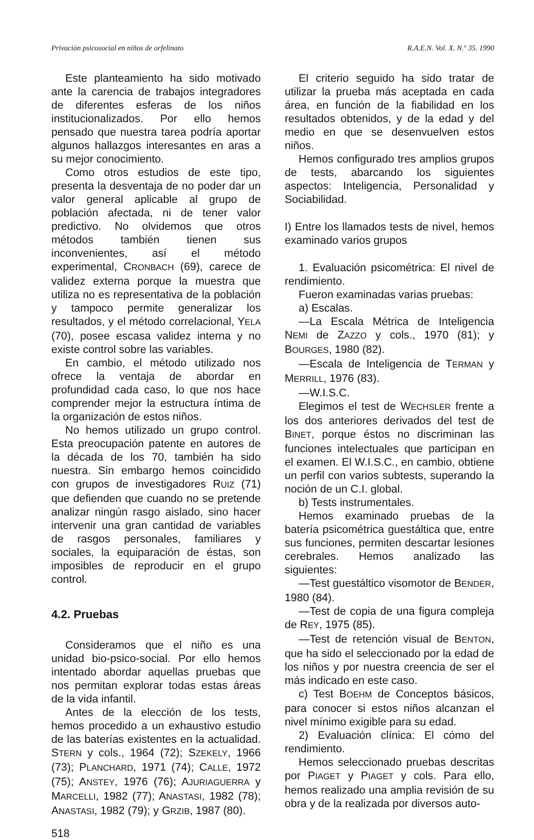Privación psicosocial en niños de orfelinato R.A.E.N. Vol. X. N.º 35. 1990
Este planteamiento ha sido motivado ante la carencia de trabajos integradores de diferentes esferas de los niños institucionalizados. Por ello hemos pensado que nuestra tarea podría aportar algunos hallazgos interesantes en aras a su mejor conocimiento.
Como otros estudios de este tipo, presenta la desventaja de no poder dar un valor general aplicable al grupo de población afectada, ni de tener valor predictivo. No olvidemos que otros métodos también tienen sus inconvenientes, así el método experimental, CRONBACH (69), carece de validez externa porque la muestra que utiliza no es representativa de la población y tampoco permite generalizar los resultados, y el método correlacional, YELA (70), posee escasa validez interna y no existe control sobre las variables.
En cambio, el método utilizado nos ofrece la ventaja de abordar en profundidad cada caso, lo que nos hace comprender mejor la estructura íntima de la organización de estos niños.
No hemos utilizado un grupo control. Esta preocupación patente en autores de la década de los 70, también ha sido nuestra. Sin embargo hemos coincidido con grupos de investigadores RUIZ (71) que defienden que cuando no se pretende analizar ningún rasgo aislado, sino hacer intervenir una gran cantidad de variables de rasgos personales, familiares y sociales, la equiparación de éstas, son imposibles de reproducir en el grupo control.
4.2. Pruebas
Consideramos que el niño es una unidad bio-psico-social. Por ello hemos intentado abordar aquellas pruebas que nos permitan explorar todas estas áreas de la vida infantil.
Antes de la elección de los tests, hemos procedido a un exhaustivo estudio de las baterías existentes en la actualidad. STERN y cols., 1964 (72); SZEKELY, 1966 (73); PLANCHARD, 1971 (74); CALLE, 1972 (75); ANSTEY, 1976 (76); AJURIAGUERRA y MARCELLI, 1982 (77); ANASTASI, 1982 (78); ANASTASI, 1982 (79); y GRZIB, 1987 (80).
El criterio seguido ha sido tratar de utilizar la prueba más aceptada en cada área, en función de la fiabilidad en los resultados obtenidos, y de la edad y del medio en que se desenvuelven estos niños.
Hemos configurado tres amplios grupos de tests, abarcando los siguientes aspectos: Inteligencia, Personalidad y Sociabilidad.
I) Entre los llamados tests de nivel, hemos examinado varios grupos
1. Evaluación psicométrica: El nivel de rendimiento.
Fueron examinadas varias pruebas:
a) Escalas.
—La Escala Métrica de Inteligencia NEMI de ZAZZO y cols., 1970 (81); y BOURGES, 1980 (82).
—Escala de Inteligencia de TERMAN y MERRILL, 1976 (83).
—W.I.S.C.
Elegimos el test de WECHSLER frente a los dos anteriores derivados del test de BINET, porque éstos no discriminan las funciones intelectuales que participan en el examen. El W.I.S.C., en cambio, obtiene un perfil con varios subtests, superando la noción de un C.I. global.
b) Tests instrumentales.
Hemos examinado pruebas de la batería psicométrica guestáltica que, entre sus funciones, permiten descartar lesiones cerebrales. Hemos analizado las siguientes:
—Test guestáltico visomotor de BENDER, 1980 (84).
—Test de copia de una figura compleja de REY, 1975 (85).
—Test de retención visual de BENTON, que ha sido el seleccionado por la edad de los niños y por nuestra creencia de ser el más indicado en este caso.
c) Test BOEHM de Conceptos básicos, para conocer si estos niños alcanzan el nivel mínimo exigible para su edad.
2) Evaluación clínica: El cómo del rendimiento.
Hemos seleccionado pruebas descritas por PIAGET y PIAGET y cols. Para ello, hemos realizado una amplia revisión de su obra y de la realizada por diversos auto-
518